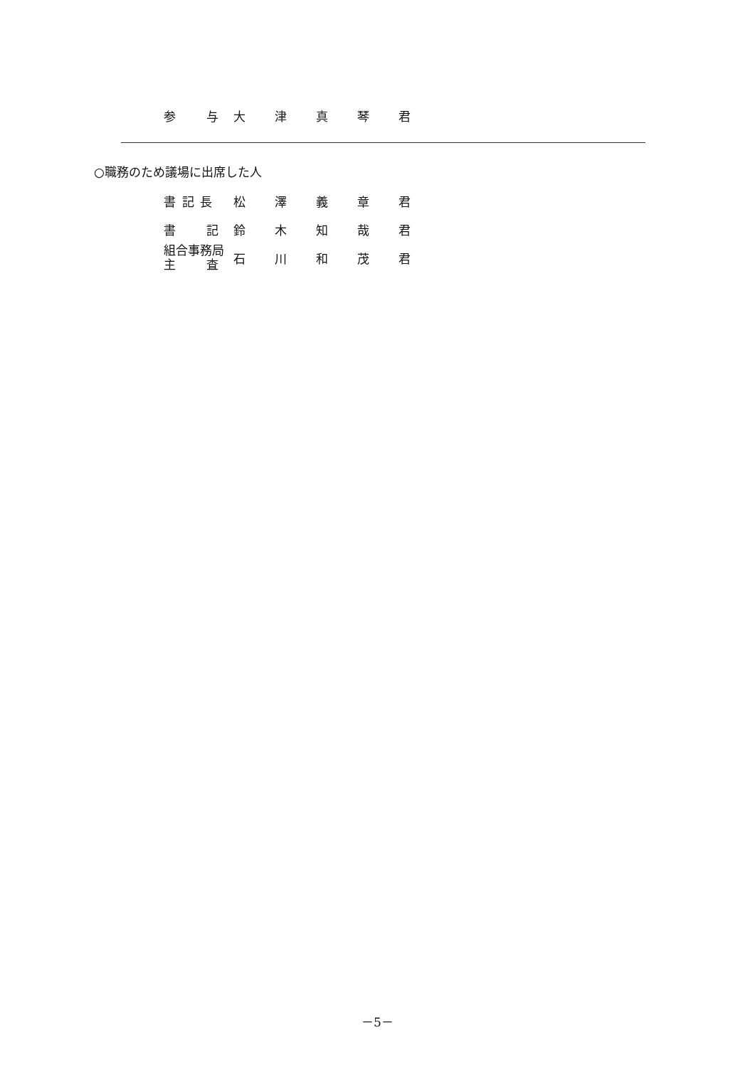| 参 与 | 大 | 津 | 真 | 琴 | 君 |
○職務のため議場に出席した人
| 書 記 長 | 松 | 澤 | 義 | 章 | 君 |
| 書 記 | 鈴 | 木 | 知 | 哉 | 君 |
| 組合事務局 主 査 | 石 | 川 | 和 | 茂 | 君 |
－5－